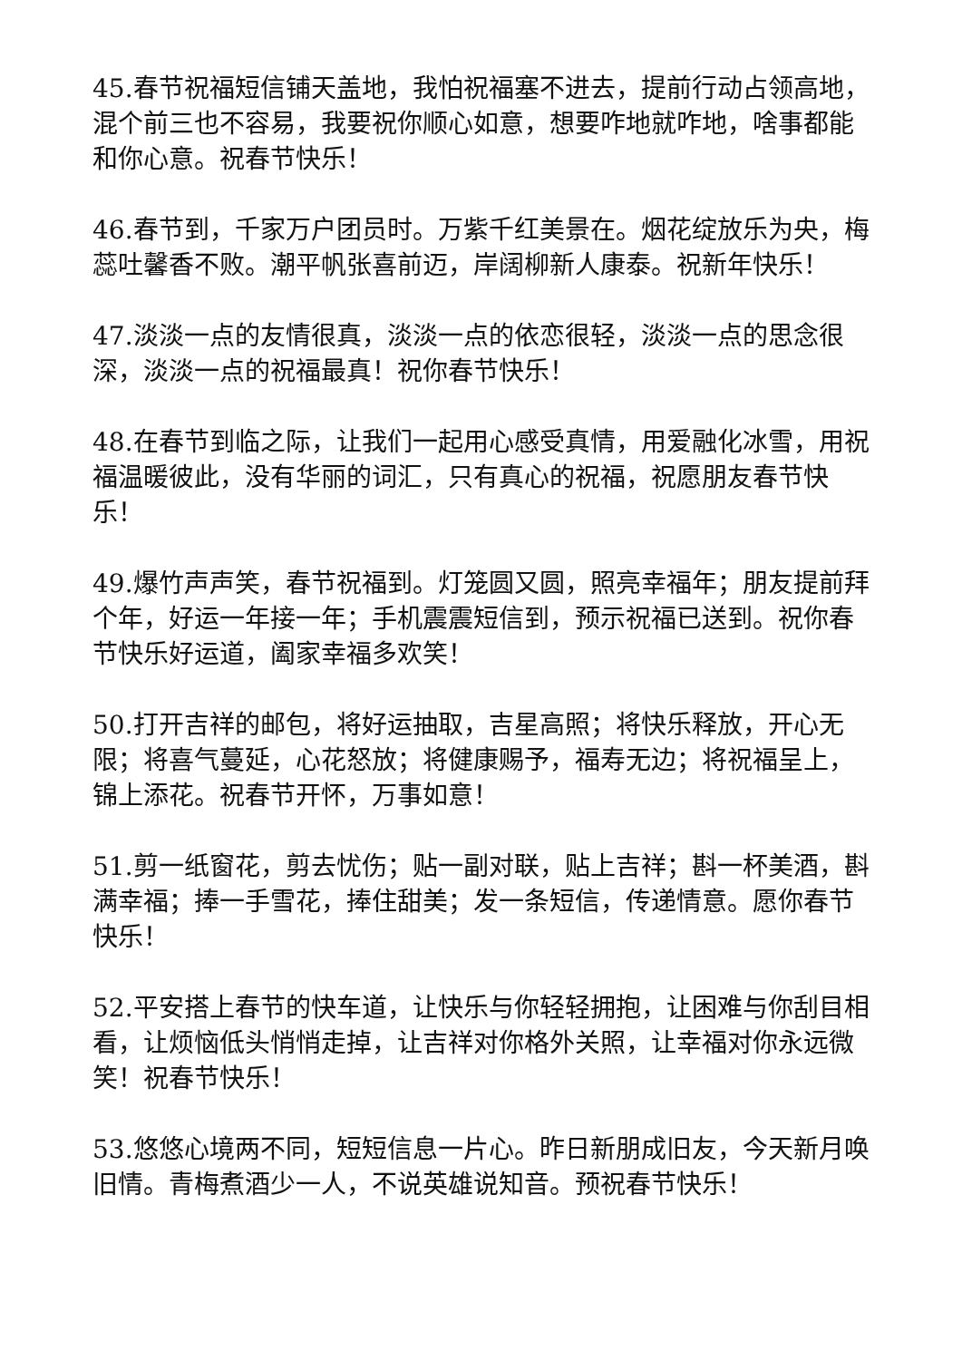45.春节祝福短信铺天盖地，我怕祝福塞不进去，提前行动占领高地，混个前三也不容易，我要祝你顺心如意，想要咋地就咋地，啥事都能和你心意。祝春节快乐！
46.春节到，千家万户团员时。万紫千红美景在。烟花绽放乐为央，梅蕊吐馨香不败。潮平帆张喜前迈，岸阔柳新人康泰。祝新年快乐！
47.淡淡一点的友情很真，淡淡一点的依恋很轻，淡淡一点的思念很深，淡淡一点的祝福最真！祝你春节快乐！
48.在春节到临之际，让我们一起用心感受真情，用爱融化冰雪，用祝福温暖彼此，没有华丽的词汇，只有真心的祝福，祝愿朋友春节快乐！
49.爆竹声声笑，春节祝福到。灯笼圆又圆，照亮幸福年；朋友提前拜个年，好运一年接一年；手机震震短信到，预示祝福已送到。祝你春节快乐好运道，阖家幸福多欢笑！
50.打开吉祥的邮包，将好运抽取，吉星高照；将快乐释放，开心无限；将喜气蔓延，心花怒放；将健康赐予，福寿无边；将祝福呈上，锦上添花。祝春节开怀，万事如意！
51.剪一纸窗花，剪去忧伤；贴一副对联，贴上吉祥；斟一杯美酒，斟满幸福；捧一手雪花，捧住甜美；发一条短信，传递情意。愿你春节快乐！
52.平安搭上春节的快车道，让快乐与你轻轻拥抱，让困难与你刮目相看，让烦恼低头悄悄走掉，让吉祥对你格外关照，让幸福对你永远微笑！祝春节快乐！
53.悠悠心境两不同，短短信息一片心。昨日新朋成旧友，今天新月唤旧情。青梅煮酒少一人，不说英雄说知音。预祝春节快乐！